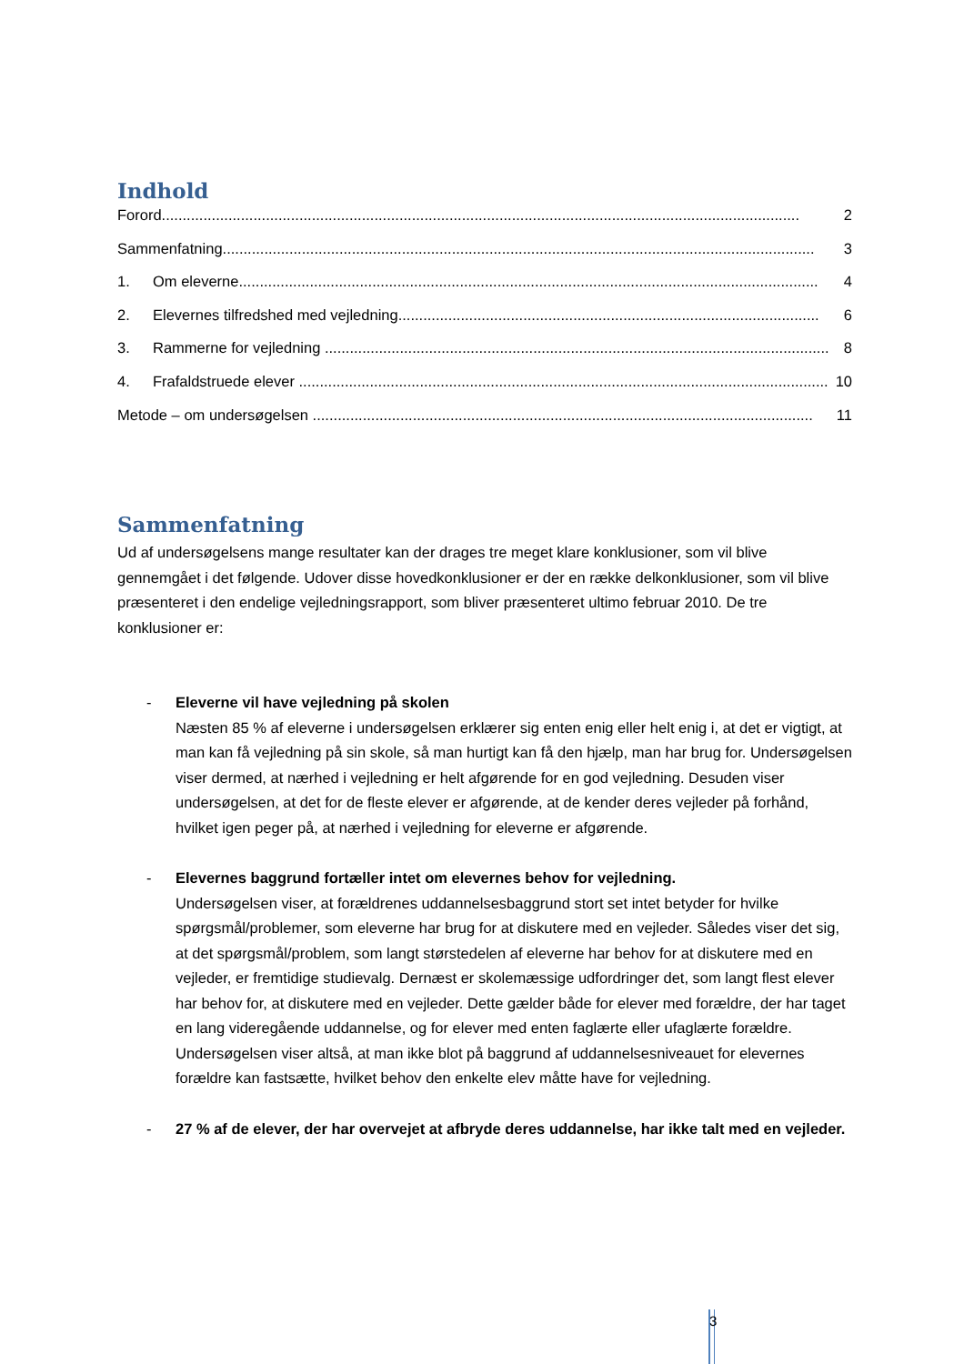Indhold
Forord......................................................................................................................................................... 2
Sammenfatning.............................................................................................................................................. 3
1. Om eleverne........................................................................................................................................... 4
2. Elevernes tilfredshed med vejledning..................................................................................................... 6
3. Rammerne for vejledning ......................................................................................................................... 8
4. Frafaldstruede elever ............................................................................................................................... 10
Metode – om undersøgelsen ........................................................................................................................ 11
Sammenfatning
Ud af undersøgelsens mange resultater kan der drages tre meget klare konklusioner, som vil blive gennemgået i det følgende. Udover disse hovedkonklusioner er der en række delkonklusioner, som vil blive præsenteret i den endelige vejledningsrapport, som bliver præsenteret ultimo februar 2010. De tre konklusioner er:
- Eleverne vil have vejledning på skolen
Næsten 85 % af eleverne i undersøgelsen erklærer sig enten enig eller helt enig i, at det er vigtigt, at man kan få vejledning på sin skole, så man hurtigt kan få den hjælp, man har brug for. Undersøgelsen viser dermed, at nærhed i vejledning er helt afgørende for en god vejledning. Desuden viser undersøgelsen, at det for de fleste elever er afgørende, at de kender deres vejleder på forhånd, hvilket igen peger på, at nærhed i vejledning for eleverne er afgørende.
- Elevernes baggrund fortæller intet om elevernes behov for vejledning.
Undersøgelsen viser, at forældrenes uddannelsesbaggrund stort set intet betyder for hvilke spørgsmål/problemer, som eleverne har brug for at diskutere med en vejleder. Således viser det sig, at det spørgsmål/problem, som langt størstedelen af eleverne har behov for at diskutere med en vejleder, er fremtidige studievalg. Dernæst er skolemæssige udfordringer det, som langt flest elever har behov for, at diskutere med en vejleder. Dette gælder både for elever med forældre, der har taget en lang videregående uddannelse, og for elever med enten faglærte eller ufaglærte forældre.
Undersøgelsen viser altså, at man ikke blot på baggrund af uddannelsesniveauet for elevernes forældre kan fastsætte, hvilket behov den enkelte elev måtte have for vejledning.
- 27 % af de elever, der har overvejet at afbryde deres uddannelse, har ikke talt med en vejleder.
3